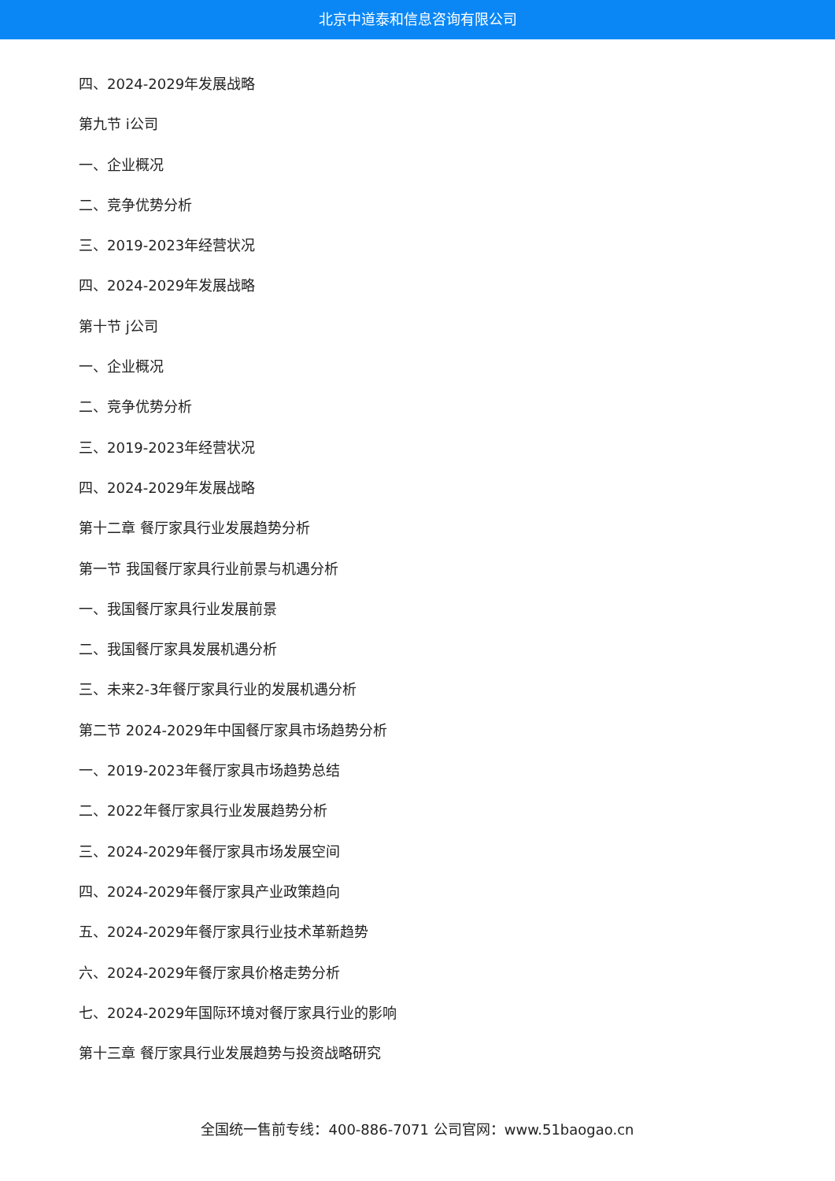北京中道泰和信息咨询有限公司
四、2024-2029年发展战略
第九节 i公司
一、企业概况
二、竞争优势分析
三、2019-2023年经营状况
四、2024-2029年发展战略
第十节 j公司
一、企业概况
二、竞争优势分析
三、2019-2023年经营状况
四、2024-2029年发展战略
第十二章 餐厅家具行业发展趋势分析
第一节 我国餐厅家具行业前景与机遇分析
一、我国餐厅家具行业发展前景
二、我国餐厅家具发展机遇分析
三、未来2-3年餐厅家具行业的发展机遇分析
第二节 2024-2029年中国餐厅家具市场趋势分析
一、2019-2023年餐厅家具市场趋势总结
二、2022年餐厅家具行业发展趋势分析
三、2024-2029年餐厅家具市场发展空间
四、2024-2029年餐厅家具产业政策趋向
五、2024-2029年餐厅家具行业技术革新趋势
六、2024-2029年餐厅家具价格走势分析
七、2024-2029年国际环境对餐厅家具行业的影响
第十三章 餐厅家具行业发展趋势与投资战略研究
全国统一售前专线：400-886-7071 公司官网：www.51baogao.cn